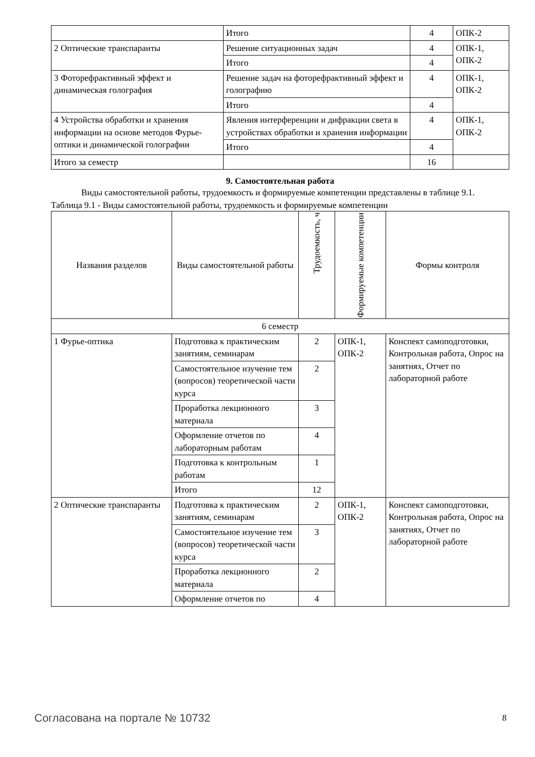| | Итого | 4 | ОПК-2 |
| 2 Оптические транспаранты | Решение ситуационных задач | 4 | ОПК-1, ОПК-2 |
| | Итого | 4 | |
| 3 Фоторефрактивный эффект и динамическая голография | Решение задач на фоторефрактивный эффект и голографию | 4 | ОПК-1, ОПК-2 |
| | Итого | 4 | |
| 4 Устройства обработки и хранения информации на основе методов Фурье-оптики и динамической голографии | Явления интерференции и дифракции света в устройствах обработки и хранения информации | 4 | ОПК-1, ОПК-2 |
| | Итого | 4 | |
| Итого за семестр | | 16 | |
9. Самостоятельная работа
Виды самостоятельной работы, трудоемкость и формируемые компетенции представлены в таблице 9.1.
Таблица 9.1 - Виды самостоятельной работы, трудоемкость и формируемые компетенции
| Названия разделов | Виды самостоятельной работы | Трудоемкость, ч | Формируемые компетенции | Формы контроля |
| --- | --- | --- | --- | --- |
| 6 семестр | | | | |
| 1 Фурье-оптика | Подготовка к практическим занятиям, семинарам | 2 | ОПК-1, ОПК-2 | Конспект самоподготовки, Контрольная работа, Опрос на занятиях, Отчет по лабораторной работе |
| | Самостоятельное изучение тем (вопросов) теоретической части курса | 2 | | |
| | Проработка лекционного материала | 3 | | |
| | Оформление отчетов по лабораторным работам | 4 | | |
| | Подготовка к контрольным работам | 1 | | |
| | Итого | 12 | | |
| 2 Оптические транспаранты | Подготовка к практическим занятиям, семинарам | 2 | ОПК-1, ОПК-2 | Конспект самоподготовки, Контрольная работа, Опрос на занятиях, Отчет по лабораторной работе |
| | Самостоятельное изучение тем (вопросов) теоретической части курса | 3 | | |
| | Проработка лекционного материала | 2 | | |
| | Оформление отчетов по | 4 | | |
Согласована на портале № 10732 8